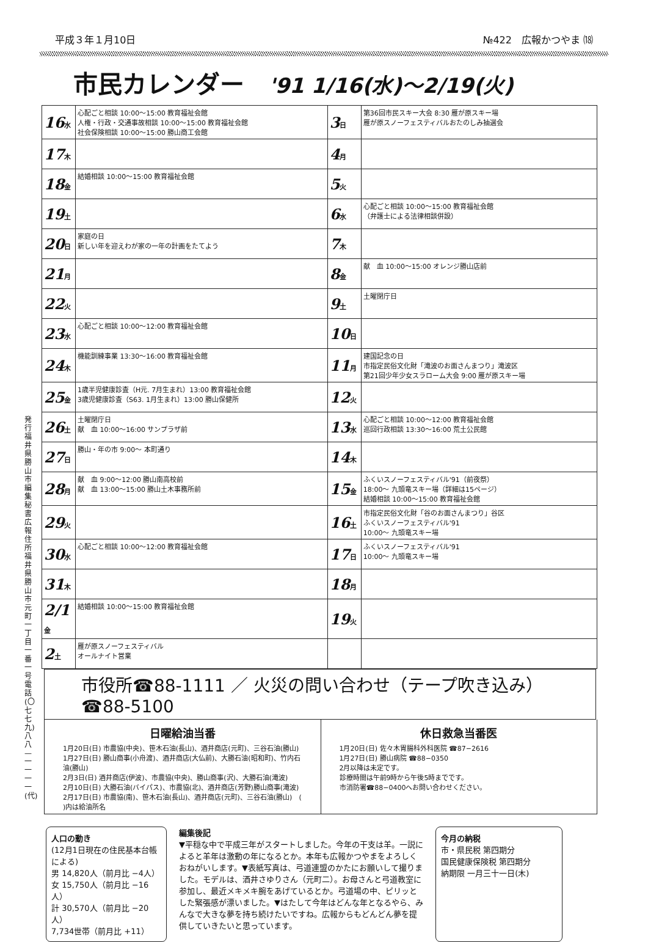平成３年１月10日 №422　広報かつやま ⒅
市民カレンダー '91 1/16(水)〜2/19(火)
| 16 水 | 心配ごと相談 10:00〜15:00 教育福祉会館 人権・行政・交通事故相談 10:00〜15:00 教育福祉会館 社会保険相談 10:00〜15:00 勝山商工会館 | 3 日 | 第36回市民スキー大会 8:30 雁が原スキー場 雁が原スノーフェスティバルおたのしみ抽選会 |
| 17 木 | | 4 月 | |
| 18 金 | 結婚相談 10:00〜15:00 教育福祉会館 | 5 火 | |
| 19 土 | | 6 水 | 心配ごと相談 10:00〜15:00 教育福祉会館 （弁護士による法律相談併設） |
| 20 日 | 家庭の日 新しい年を迎えわが家の一年の計画をたてよう | 7 木 | |
| 21 月 | | 8 金 | 献 血 10:00〜15:00 オレンジ勝山店前 |
| 22 火 | | 9 土 | 土曜閉庁日 |
| 23 水 | 心配ごと相談 10:00〜12:00 教育福祉会館 | 10 日 | |
| 24 木 | 機能訓練事業 13:30〜16:00 教育福祉会館 | 11 月 | 建国記念の日 市指定民俗文化財「滝波のお面さんまつり」滝波区 第21回少年少女スラローム大会 9:00 雁が原スキー場 |
| 25 金 | 1歳半児健康診査（H元. 7月生まれ）13:00 教育福祉会館 3歳児健康診査（S63. 1月生まれ）13:00 勝山保健所 | 12 火 | |
| 26 土 | 土曜閉庁日 献 血 10:00〜16:00 サンプラザ前 | 13 水 | 心配ごと相談 10:00〜12:00 教育福祉会館 巡回行政相談 13:30〜16:00 荒土公民館 |
| 27 日 | 勝山・年の市 9:00〜 本町通り | 14 木 | |
| 28 月 | 献 血 9:00〜12:00 勝山南高校前 献 血 13:00〜15:00 勝山土木事務所前 | 15 金 | ふくいスノーフェスティバル'91（前夜祭） 18:00〜 九頭竜スキー場（詳細は15ページ） 結婚相談 10:00〜15:00 教育福祉会館 |
| 29 火 | | 16 土 | 市指定民俗文化財「谷のお面さんまつり」谷区 ふくいスノーフェスティバル'91 10:00〜 九頭竜スキー場 |
| 30 水 | 心配ごと相談 10:00〜12:00 教育福祉会館 | 17 日 | ふくいスノーフェスティバル'91 10:00〜 九頭竜スキー場 |
| 31 木 | | 18 月 | |
| 2/1 金 | 結婚相談 10:00〜15:00 教育福祉会館 | 19 火 | |
| 2 土 | 雁が原スノーフェスティバル オールナイト営業 | | |
市役所☎88-1111 ／ 火災の問い合わせ（テープ吹き込み）☎88-5100
日曜給油当番
1月20日(日) 市農協(中央)、笹木石油(長山)、酒井商店(元町)、三谷石油(勝山)
1月27日(日) 勝山商事(小舟渡)、酒井商店(大仏前)、大勝石油(昭和町)、竹内石油(勝山)
2月3日(日) 酒井商店(伊波)、市農協(中央)、勝山商事(沢)、大勝石油(滝波)
2月10日(日) 大勝石油(バイパス)、市農協(北)、酒井商店(芳野)勝山商事(滝波)
2月17日(日) 市農協(南)、笹木石油(長山)、酒井商店(元町)、三谷石油(勝山)　( )内は給油所名
休日救急当番医
1月20日(日) 佐々木胃腸科外科医院 ☎87−2616
1月27日(日) 勝山病院 ☎88−0350
2月以降は未定です。
診療時間は午前9時から午後5時までです。
市消防署☎88−0400へお問い合わせください。
発行 福井県勝山市 編集 秘書広報 住所 福井県勝山市元町一丁目一番一号 電話(〇七七九)八八—一一一一(代)
人口の動き
(12月1日現在の住民基本台帳による)
男 14,820人（前月比 −4人）
女 15,750人（前月比 −16人）
計 30,570人（前月比 −20人）
7,734世帯（前月比 +11）
編集後記
▼平穏な中で平成三年がスタートしました。今年の干支は羊。一説によると羊年は激動の年になるとか。本年も広報かつやまをよろしくおねがいします。▼表紙写真は、弓道連盟のかたにお願いして撮りました。モデルは、酒井さゆりさん（元町二）。お母さんと弓道教室に参加し、最近メキメキ腕をあげているとか。弓道場の中、ピリッとした緊張感が漂いました。▼はたして今年はどんな年となるやら、みんなで大きな夢を持ち続けたいですね。広報からもどんどん夢を提供していきたいと思っています。
今月の納税
市・県民税 第四期分
国民健康保険税 第四期分
納期限 一月三十一日(木)